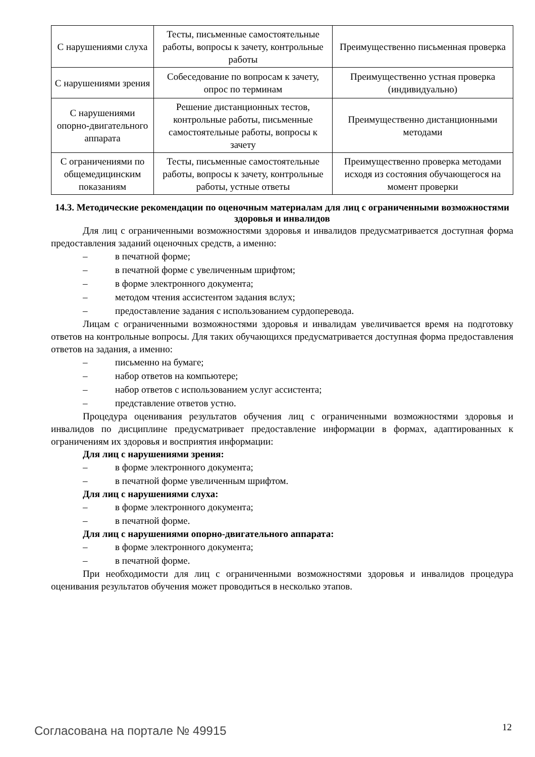| С нарушениями слуха | Тесты, письменные самостоятельные работы, вопросы к зачету, контрольные работы | Преимущественно письменная проверка |
| С нарушениями зрения | Собеседование по вопросам к зачету, опрос по терминам | Преимущественно устная проверка (индивидуально) |
| С нарушениями опорно-двигательного аппарата | Решение дистанционных тестов, контрольные работы, письменные самостоятельные работы, вопросы к зачету | Преимущественно дистанционными методами |
| С ограничениями по общемедицинским показаниям | Тесты, письменные самостоятельные работы, вопросы к зачету, контрольные работы, устные ответы | Преимущественно проверка методами исходя из состояния обучающегося на момент проверки |
14.3. Методические рекомендации по оценочным материалам для лиц с ограниченными возможностями здоровья и инвалидов
Для лиц с ограниченными возможностями здоровья и инвалидов предусматривается доступная форма предоставления заданий оценочных средств, а именно:
– в печатной форме;
– в печатной форме с увеличенным шрифтом;
– в форме электронного документа;
– методом чтения ассистентом задания вслух;
– предоставление задания с использованием сурдоперевода.
Лицам с ограниченными возможностями здоровья и инвалидам увеличивается время на подготовку ответов на контрольные вопросы. Для таких обучающихся предусматривается доступная форма предоставления ответов на задания, а именно:
– письменно на бумаге;
– набор ответов на компьютере;
– набор ответов с использованием услуг ассистента;
– представление ответов устно.
Процедура оценивания результатов обучения лиц с ограниченными возможностями здоровья и инвалидов по дисциплине предусматривает предоставление информации в формах, адаптированных к ограничениям их здоровья и восприятия информации:
Для лиц с нарушениями зрения:
– в форме электронного документа;
– в печатной форме увеличенным шрифтом.
Для лиц с нарушениями слуха:
– в форме электронного документа;
– в печатной форме.
Для лиц с нарушениями опорно-двигательного аппарата:
– в форме электронного документа;
– в печатной форме.
При необходимости для лиц с ограниченными возможностями здоровья и инвалидов процедура оценивания результатов обучения может проводиться в несколько этапов.
Согласована на портале № 49915 12